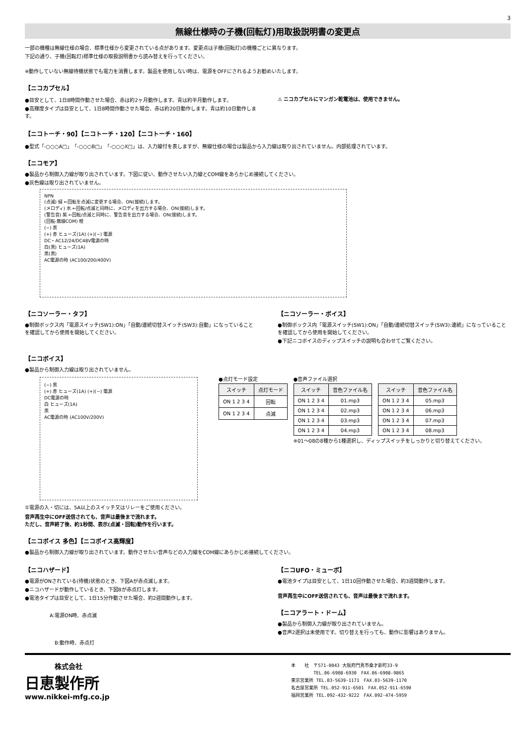3
無線仕様時の子機(回転灯)用取扱説明書の変更点
一部の機種は無線仕様の場合、標準仕様から変更されている点があります。変更点は子機(回転灯)の機種ごとに異なります。
下記の通り、子機(回転灯)標準仕様の取扱説明書から読み替えを行ってください。
※動作していない無線待機状態でも電力を消費します。製品を使用しない時は、電源をOFFにされるようお勧めいたします。
【ニコカプセル】
●目安として、1日8時間作動させた場合、赤は約2ヶ月動作します。青は約半月動作します。
●高輝度タイプは目安として、1日8時間作動させた場合、赤は約20日動作します。青は約10日動作します。
⚠ ニコカプセルにマンガン乾電池は、使用できません。
【ニコトーチ・90】【ニコトーチ・120】【ニコトーチ・160】
●型式「-○○○A□」「-○○○B□」「-○○○X□」は、入力線付を表しますが、無線仕様の場合は製品から入力線は取り出されていません。内部処理されています。
【ニコモア】
●製品から制御入力線が取り出されています。下図に従い、動作させたい入力線とCOM線をあらかじめ接続してください。
●灰色線は取り出されていません。
NPN
(点滅) 緑 ←回転を点滅に変更する場合、ON(接続)します。
(メロディ) 水 ←回転/点滅と同時に、メロディを出力する場合、ON(接続)します。
(警告音) 紫 ←回転/点滅と同時に、警告音を出力する場合、ON(接続)します。
(回転-無線COM) 橙
(−) 黒
(+) 赤 ヒューズ(1A) (+)(−) 電源
DC・AC12/24/DC48V電源の時
白(黒) ヒューズ(1A)
黒(黒)
AC電源の時 (AC100/200/400V)
【ニコソーラー・タフ】
●制御ボックス内「電源スイッチ(SW1):ON」「自動/連続切替スイッチ(SW3):自動」になっていることを確認してから使用を開始してください。
【ニコソーラー・ボイス】
●制御ボックス内「電源スイッチ(SW1):ON」「自動/連続切替スイッチ(SW3):連続」になっていることを確認してから使用を開始してください。
●下記ニコボイスのディップスイッチの説明も合わせてご覧ください。
【ニコボイス】
●製品から制御入力線は取り出されていません。
(−) 黒
(+) 赤 ヒューズ(1A) (+)(−) 電源
DC電源の時
白 ヒューズ(1A)
黒
AC電源の時 (AC100V/200V)
①電源の入・切には、5A以上のスイッチ又はリレーをご使用ください。
●点灯モード設定
| スイッチ | 点灯モード |
| --- | --- |
| ON 1 2 3 4 | 回転 |
| ON 1 2 3 4 | 点滅 |
●音声ファイル選択
| スイッチ | 音色ファイル名 |
| --- | --- |
| ON 1 2 3 4 | 01.mp3 |
| ON 1 2 3 4 | 02.mp3 |
| ON 1 2 3 4 | 03.mp3 |
| ON 1 2 3 4 | 04.mp3 |
| スイッチ | 音色ファイル名 |
| --- | --- |
| ON 1 2 3 4 | 05.mp3 |
| ON 1 2 3 4 | 06.mp3 |
| ON 1 2 3 4 | 07.mp3 |
| ON 1 2 3 4 | 08.mp3 |
※01〜08の8種から1種選択し、ディップスイッチをしっかりと切り替えてください。
音声再生中にOFF送信されても、音声は最後まで流れます。
ただし、音声終了後、約1秒間、表示(点滅・回転)動作を行います。
【ニコボイス 多色】【ニコボイス高輝度】
●製品から制御入力線が取り出されています。動作させたい音声などの入力線をCOM線にあらかじめ接続してください。
【ニコハザード】
●電源がONされている(待機)状態のとき、下図Aが赤点滅します。
●ニコハザードが動作しているとき、下図Bが赤点灯します。
●電池タイプは目安として、1日15分作動させた場合、約2週間動作します。
A:電源ON時、赤点滅
B:動作時、赤点灯
【ニコUFO・ミューボ】
●電池タイプは目安として、1日10回作動させた場合、約3週間動作します。
音声再生中にOFF送信されても、音声は最後まで流れます。
【ニコアラート・ドーム】
●製品から制御入力線が取り出されていません。
●音声2選択は未使用です。切り替えを行っても、動作に影響はありません。
株式会社
日恵製作所
www.nikkei-mfg.co.jp
本　　社　〒571-0043 大阪府門真市桑才新町33-9
　　　　　TEL.06-6908-6930　FAX.06-6908-9865
東京営業所 TEL.03-5639-1171　FAX.03-5639-1170
名古屋営業所 TEL.052-911-6501　FAX.052-911-6590
福岡営業所 TEL.092-432-9222　FAX.092-474-5959